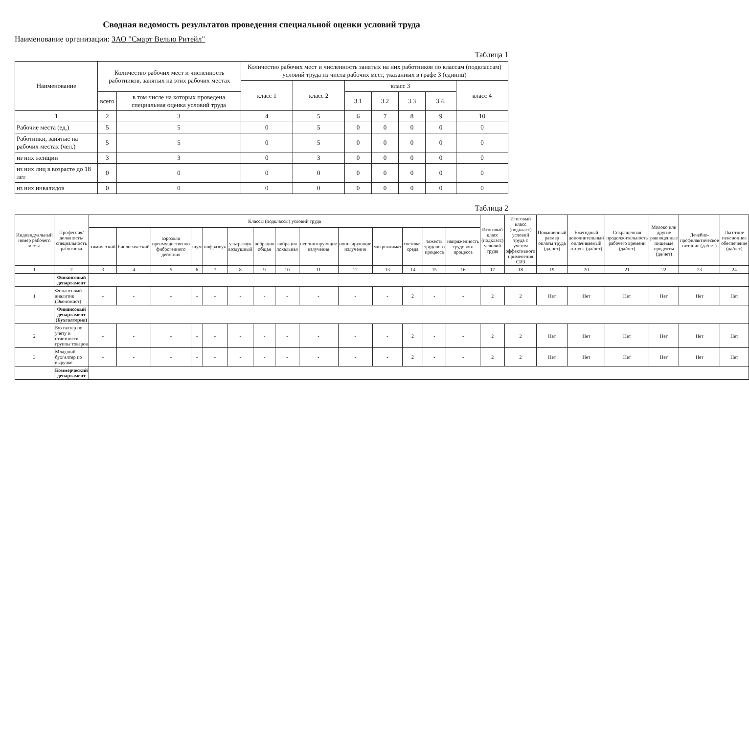Сводная ведомость результатов проведения специальной оценки условий труда
Наименование организации: ЗАО "Смарт Велью Ритейл"
Таблица 1
| Наименование | Количество рабочих мест и численность работников, занятых на этих рабочих местах | | Количество рабочих мест и численность занятых на них работников по классам (подклассам) условий труда из числа рабочих мест, указанных в графе 3 (единиц) | | | | | | |
| --- | --- | --- | --- | --- | --- | --- | --- | --- | --- |
| | | | класс 1 | класс 2 | класс 3 | | | | класс 4 |
| | всего | в том числе на которых проведена специальная оценка условий труда | | | 3.1 | 3.2 | 3.3 | 3.4. | |
| 1 | 2 | 3 | 4 | 5 | 6 | 7 | 8 | 9 | 10 |
| Рабочие места (ед.) | 5 | 5 | 0 | 5 | 0 | 0 | 0 | 0 | 0 |
| Работники, занятые на рабочих местах (чел.) | 5 | 5 | 0 | 5 | 0 | 0 | 0 | 0 | 0 |
| из них женщин | 3 | 3 | 0 | 3 | 0 | 0 | 0 | 0 | 0 |
| из них лиц в возрасте до 18 лет | 0 | 0 | 0 | 0 | 0 | 0 | 0 | 0 | 0 |
| из них инвалидов | 0 | 0 | 0 | 0 | 0 | 0 | 0 | 0 | 0 |
Таблица 2
| Индивидуальный номер рабочего места | Профессия/ должность/ специальность работника | Классы (подклассы) условий труда | | | | | | | | | | | | | | Итоговый класс (подкласс) условий труда | Итоговый класс (подкласс) условий труда с учетом эффективного применения СИЗ | Повышенный размер оплаты труда (да,нет) | Ежегодный дополнительный оплачиваемый отпуск (да/нет) | Сокращенная продолжительность рабочего времени (да/нет) | Молоко или другие равноценные пищевые продукты (да/нет) | Лечебно-профилактическое питание (да/нет) | Льготное пенсионное обеспечение (да/нет) |
| --- | --- | --- | --- | --- | --- | --- | --- | --- | --- | --- | --- | --- | --- | --- | --- | --- | --- | --- | --- | --- | --- | --- | --- |
| | | химический | биологический | аэрозоли преимущественно фиброгенного действия | шум | инфразвук | ультразвук воздушный | вибрация общая | вибрация локальная | неионизирующие излучения | ионизирующие излучения | микроклимат | световая среда | тяжесть трудового процесса | напряженность трудового процесса | | | | | | | | |
| 1 | 2 | 3 | 4 | 5 | 6 | 7 | 8 | 9 | 10 | 11 | 12 | 13 | 14 | 15 | 16 | 17 | 18 | 19 | 20 | 21 | 22 | 23 | 24 |
| | Финансовый департамент | | | | | | | | | | | | | | | | | | | | | | |
| 1 | Финансовый аналитик (Экономист) | - | - | - | - | - | - | - | - | - | - | - | 2 | - | - | 2 | 2 | Нет | Нет | Нет | Нет | Нет | Нет |
| | Финансовый департамент (Бухгалтерия) | | | | | | | | | | | | | | | | | | | | | | |
| 2 | Бухгалтер по учету и отчетности группы товаров | - | - | - | - | - | - | - | - | - | - | - | 2 | - | - | 2 | 2 | Нет | Нет | Нет | Нет | Нет | Нет |
| 3 | Младший бухгалтер по выручке | - | - | - | - | - | - | - | - | - | - | - | 2 | - | - | 2 | 2 | Нет | Нет | Нет | Нет | Нет | Нет |
| | Коммерческий департамент | | | | | | | | | | | | | | | | | | | | | | |